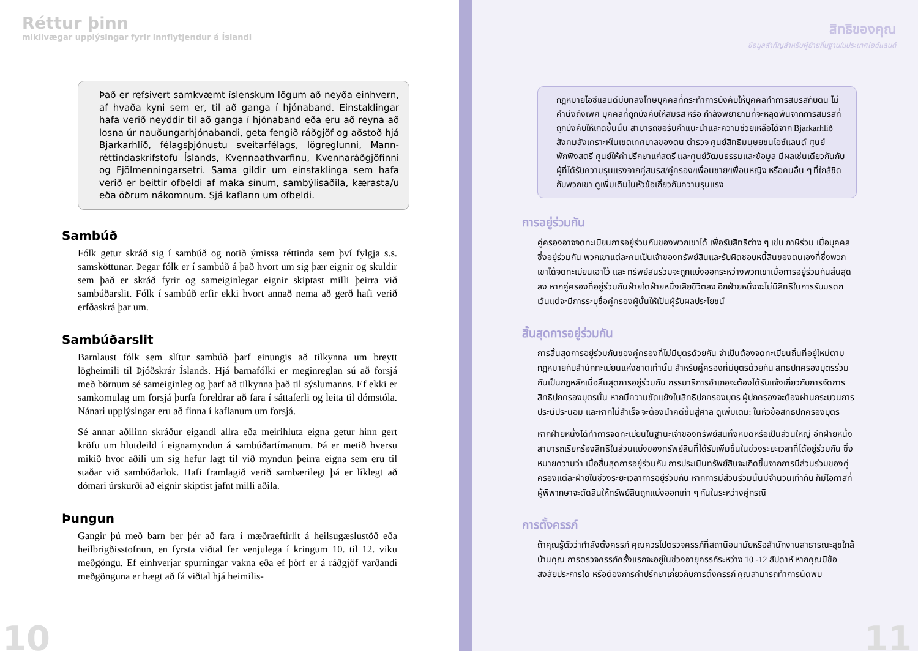Réttur þinn
mikilvægar upplýsingar fyrir innflytjendur á Íslandi
Það er refsivert samkvæmt íslenskum lögum að neyða einhvern, af hvaða kyni sem er, til að ganga í hjónaband. Einstaklingar hafa verið neyddir til að ganga í hjónaband eða eru að reyna að losna úr nauðungarhjónabandi, geta fengið ráðgjöf og aðstoð hjá Bjarkarhlíð, félagsþjónustu sveitarfélags, lögreglunni, Mann­réttindaskrifstofu Íslands, Kvennaathvarfinu, Kvennaráðgjöfinni og Fjölmenningarsetri. Sama gildir um einstaklinga sem hafa verið er beittir ofbeldi af maka sínum, sambýlisaðila, kærasta/u eða öðrum nákomnum. Sjá kaflann um ofbeldi.
Sambúð
Fólk getur skráð sig í sambúð og notið ýmissa réttinda sem því fylgja s.s. samsköttunar. Þegar fólk er í sambúð á það hvort um sig þær eignir og skuldir sem það er skráð fyrir og sameiginlegar eignir skiptast milli þeirra við sambúðarslit. Fólk í sambúð erfir ekki hvort annað nema að gerð hafi verið erfðaskrá þar um.
Sambúðarslit
Barnlaust fólk sem slítur sambúð þarf einungis að tilkynna um breytt lögheimili til Þjóðskrár Íslands. Hjá barnafólki er meginreglan sú að forsjá með börnum sé sameiginleg og þarf að tilkynna það til sýslumanns. Ef ekki er samkomulag um forsjá þurfa foreldrar að fara í sáttaferli og leita til dómstóla. Nánari upplýsingar eru að finna í kaflanum um forsjá.
Sé annar aðilinn skráður eigandi allra eða meirihluta eigna getur hinn gert kröfu um hlutdeild í eignamyndun á sambúðartímanum. Þá er metið hversu mikið hvor aðili um sig hefur lagt til við myndun þeirra eigna sem eru til staðar við sambúðarlok. Hafi framlagið verið sambærilegt þá er líklegt að dómari úrskurði að eignir skiptist jafnt milli aðila.
Þungun
Gangir þú með barn ber þér að fara í mæðraeftirlit á heilsugæslustöð eða heilbrigðisstofnun, en fyrsta viðtal fer venjulega í kringum 10. til 12. viku meðgöngu. Ef einhverjar spurningar vakna eða ef þörf er á ráðgjöf varðandi meðgönguna er hægt að fá viðtal hjá heimilis-
10
สิทธิของคุณ
ข้อมูลสำคัญสำหรับผู้ย้ายถิ่นฐานในประเทศไอซ์แลนด์
กฎหมายไอซ์แลนด์มีบทลงโทษบุคคลที่กระทำการบังคับให้บุคคลทำการสมรสกับตน ไม่คำนึงถึงเพศ บุคคลที่ถูกบังคับให้สมรส หรือ กำลังพยายามที่จะหลุดพ้นจากการสมรสที่ถูกบังคับให้เกิดขึ้นนั้น สามารถขอรับคำแนะนำและความช่วยเหลือได้จาก Bjarkarhlíð สังคมสังเคราะห์ในเขตเทศบาลของตน ตำรวจ ศูนย์สิทธิมนุษยชนไอซ์แลนด์ ศูนย์พักพิงสตรี ศูนย์ให้คำปรึกษาแก่สตรี และศูนย์วัฒนธรรมและข้อมูล มีผลเช่นเดียวกันกับผู้ที่ได้รับความรุนแรงจากคู่สมรส/คู่ครอง/เพื่อนชาย/เพื่อนหญิง หรือคนอื่น ๆ ที่ใกล้ชิดกับพวกเขา ดูเพิ่มเติมในหัวข้อเกี่ยวกับความรุนแรง
การอยู่ร่วมกัน
คู่ครองอาจจดทะเบียนการอยู่ร่วมกันของพวกเขาได้ เพื่อรับสิทธิต่าง ๆ เช่น ภาษีร่วม เมื่อบุคคลซึ่งอยู่ร่วมกัน พวกเขาแต่ละคนเป็นเจ้าของทรัพย์สินและรับผิดชอบหนี้สินของตนเองที่ซึ่งพวกเขาได้จดทะเบียนเอาไว้ และ ทรัพย์สินร่วมจะถูกแบ่งออกระหว่างพวกเขาเมื่อการอยู่ร่วมกันสิ้นสุดลง หากคู่ครองที่อยู่ร่วมกันฝ่ายใดฝ่ายหนึ่งเสียชีวิตลง อีกฝ่ายหนึ่งจะไม่มีสิทธิในการรับมรดก เว้นแต่จะมีการระบุชื่อคู่ครองผู้นั้นให้เป็นผู้รับผลประโยชน์
สิ้นสุดการอยู่ร่วมกัน
การสิ้นสุดการอยู่ร่วมกันของคู่ครองที่ไม่มีบุตรด้วยกัน จำเป็นต้องจดทะเบียนถิ่นที่อยู่ใหม่ตามกฎหมายกับสำนักทะเบียนแห่งชาติเท่านั้น สำหรับคู่ครองที่มีบุตรด้วยกัน สิทธิปกครองบุตรร่วมกันเป็นกฎหลักเมื่อสิ้นสุดการอยู่ร่วมกัน กรรมาธิการอำเภอจะต้องได้รับแจ้งเกี่ยวกับการจัดการสิทธิปกครองบุตรนั้น หากมีความขัดแย้งในสิทธิปกครองบุตร ผู้ปกครองจะต้องผ่านกระบวนการประนีประนอม และหากไม่สำเร็จ จะต้องนำคดีขึ้นสู่ศาล ดูเพิ่มเติม: ในหัวข้อสิทธิปกครองบุตร
หากฝ่ายหนึ่งได้ทำการจดทะเบียนในฐานะเจ้าของทรัพย์สินทั้งหมดหรือเป็นส่วนใหญ่ อีกฝ่ายหนึ่งสามารถเรียกร้องสิทธิในส่วนแบ่งของทรัพย์สินที่ได้รับเพิ่มขึ้นในช่วงระยะเวลาที่ได้อยู่ร่วมกัน ซึ่งหมายความว่า เมื่อสิ้นสุดการอยู่ร่วมกัน การประเมินทรัพย์สินจะเกิดขึ้นจากการมีส่วนร่วมของคู่ครองแต่ละฝ่ายในช่วงระยะเวลาการอยู่ร่วมกัน หากการมีส่วนร่วมนั้นมีจำนวนเท่ากัน ก็มีโอกาสที่ผู้พิพากษาจะตัดสินให้ทรัพย์สินถูกแบ่งออกเท่า ๆ กันในระหว่างคู่กรณี
การตั้งครรภ์
ถ้าคุณรู้ตัวว่ากำลังตั้งครรภ์ คุณควรไปตรวจครรภ์ที่สถานีอนามัยหรือสำนักงานสาธารณะสุขใกล้บ้านคุณ การตรวจครรภ์ครั้งแรกจะอยู่ในช่วงอายุครรภ์ระหว่าง 10 -12 สัปดาห์ หากคุณมีข้อสงสัยประการใด หรือต้องการคำปรึกษาเกี่ยวกับการตั้งครรภ์ คุณสามารถทำการนัดพบ
11